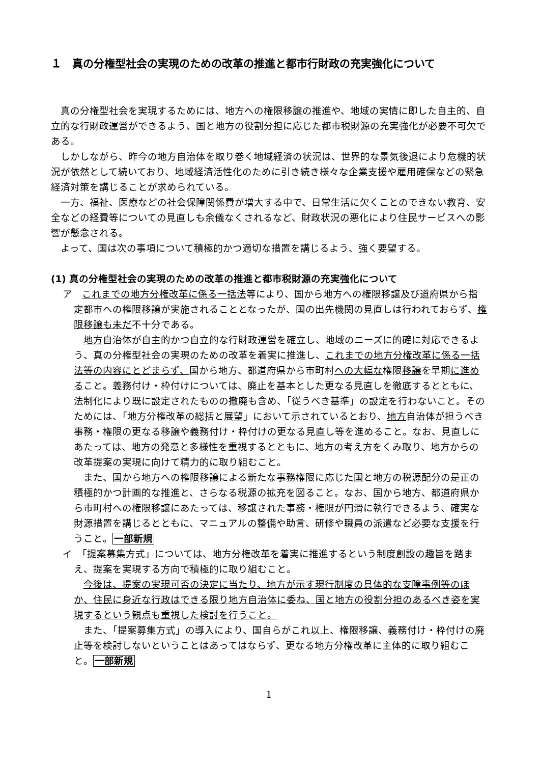１　真の分権型社会の実現のための改革の推進と都市行財政の充実強化について
真の分権型社会を実現するためには、地方への権限移譲の推進や、地域の実情に即した自主的、自立的な行財政運営ができるよう、国と地方の役割分担に応じた都市税財源の充実強化が必要不可欠である。
しかしながら、昨今の地方自治体を取り巻く地域経済の状況は、世界的な景気後退により危機的状況が依然として続いており、地域経済活性化のために引き続き様々な企業支援や雇用確保などの緊急経済対策を講じることが求められている。
一方、福祉、医療などの社会保障関係費が増大する中で、日常生活に欠くことのできない教育、安全などの経費等についての見直しも余儀なくされるなど、財政状況の悪化により住民サービスへの影響が懸念される。
よって、国は次の事項について積極的かつ適切な措置を講じるよう、強く要望する。
(1) 真の分権型社会の実現のための改革の推進と都市税財源の充実強化について
ア　これまでの地方分権改革に係る一括法等により、国から地方への権限移譲及び道府県から指定都市への権限移譲が実施されることとなったが、国の出先機関の見直しは行われておらず、権限移譲も未だ不十分である。
地方自治体が自主的かつ自立的な行財政運営を確立し、地域のニーズに的確に対応できるよう、真の分権型社会の実現のための改革を着実に推進し、これまでの地方分権改革に係る一括法等の内容にとどまらず、国から地方、都道府県から市町村への大幅な権限移譲を早期に進めること。義務付け・枠付けについては、廃止を基本とした更なる見直しを徹底するとともに、法制化により既に設定されたものの撤廃も含め、「従うべき基準」の設定を行わないこと。そのためには、「地方分権改革の総括と展望」において示されているとおり、地方自治体が担うべき事務・権限の更なる移譲や義務付け・枠付けの更なる見直し等を進めること。なお、見直しにあたっては、地方の発意と多様性を重視するとともに、地方の考え方をくみ取り、地方からの改革提案の実現に向けて精力的に取り組むこと。
また、国から地方への権限移譲による新たな事務権限に応じた国と地方の税源配分の是正の積極的かつ計画的な推進と、さらなる税源の拡充を図ること。なお、国から地方、都道府県から市町村への権限移譲にあたっては、移譲された事務・権限が円滑に執行できるよう、確実な財源措置を講じるとともに、マニュアルの整備や助言、研修や職員の派遣など必要な支援を行うこと。一部新規
イ　「提案募集方式」については、地方分権改革を着実に推進するという制度創設の趣旨を踏まえ、提案を実現する方向で積極的に取り組むこと。
今後は、提案の実現可否の決定に当たり、地方が示す現行制度の具体的な支障事例等のほか、住民に身近な行政はできる限り地方自治体に委ね、国と地方の役割分担のあるべき姿を実現するという観点も重視した検討を行うこと。
また、「提案募集方式」の導入により、国自らがこれ以上、権限移譲、義務付け・枠付けの廃止等を検討しないということはあってはならず、更なる地方分権改革に主体的に取り組むこと。一部新規
1